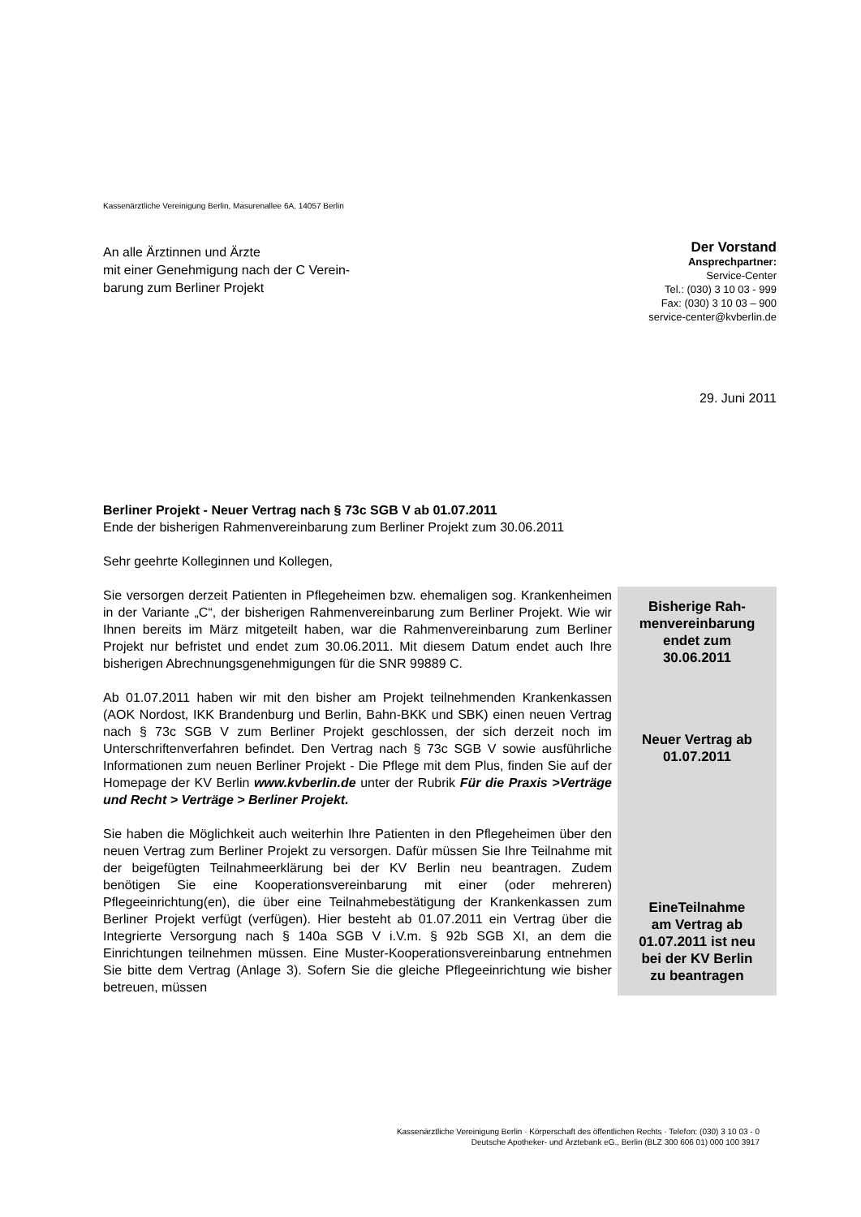Kassenärztliche Vereinigung Berlin, Masurenallee 6A, 14057 Berlin
An alle Ärztinnen und Ärzte
mit einer Genehmigung nach der C Verein-
barung zum Berliner Projekt
Der Vorstand
Ansprechpartner:
Service-Center
Tel.: (030) 3 10 03 - 999
Fax: (030) 3 10 03 – 900
service-center@kvberlin.de
29. Juni 2011
Berliner Projekt - Neuer Vertrag nach § 73c SGB V ab 01.07.2011
Ende der bisherigen Rahmenvereinbarung zum Berliner Projekt zum 30.06.2011
Sehr geehrte Kolleginnen und Kollegen,
Sie versorgen derzeit Patienten in Pflegeheimen bzw. ehemaligen sog. Krankenheimen in der Variante „C“, der bisherigen Rahmenvereinbarung zum Berliner Projekt. Wie wir Ihnen bereits im März mitgeteilt haben, war die Rahmenvereinbarung zum Berliner Projekt nur befristet und endet zum 30.06.2011. Mit diesem Datum endet auch Ihre bisherigen Abrechnungsgenehmigungen für die SNR 99889 C.
Ab 01.07.2011 haben wir mit den bisher am Projekt teilnehmenden Krankenkassen (AOK Nordost, IKK Brandenburg und Berlin, Bahn-BKK und SBK) einen neuen Vertrag nach § 73c SGB V zum Berliner Projekt geschlossen, der sich derzeit noch im Unterschriftenverfahren befindet. Den Vertrag nach § 73c SGB V sowie ausführliche Informationen zum neuen Berliner Projekt - Die Pflege mit dem Plus, finden Sie auf der Homepage der KV Berlin www.kvberlin.de unter der Rubrik Für die Praxis >Verträge und Recht > Verträge > Berliner Projekt.
Sie haben die Möglichkeit auch weiterhin Ihre Patienten in den Pflegeheimen über den neuen Vertrag zum Berliner Projekt zu versorgen. Dafür müssen Sie Ihre Teilnahme mit der beigefügten Teilnahmeerklärung bei der KV Berlin neu beantragen. Zudem benötigen Sie eine Kooperationsvereinbarung mit einer (oder mehreren) Pflegeeinrichtung(en), die über eine Teilnahmebestätigung der Krankenkassen zum Berliner Projekt verfügt (verfügen). Hier besteht ab 01.07.2011 ein Vertrag über die Integrierte Versorgung nach § 140a SGB V i.V.m. § 92b SGB XI, an dem die Einrichtungen teilnehmen müssen. Eine Muster-Kooperationsvereinbarung entnehmen Sie bitte dem Vertrag (Anlage 3). Sofern Sie die gleiche Pflegeeinrichtung wie bisher betreuen, müssen
Bisherige Rah-
menvereinbarung
endet zum
30.06.2011
Neuer Vertrag ab
01.07.2011
EineTeilnahme
am Vertrag ab
01.07.2011 ist neu
bei der KV Berlin
zu beantragen
Kassenärztliche Vereinigung Berlin · Körperschaft des öffentlichen Rechts · Telefon: (030) 3 10 03 - 0
Deutsche Apotheker- und Ärztebank eG., Berlin (BLZ 300 606 01) 000 100 3917